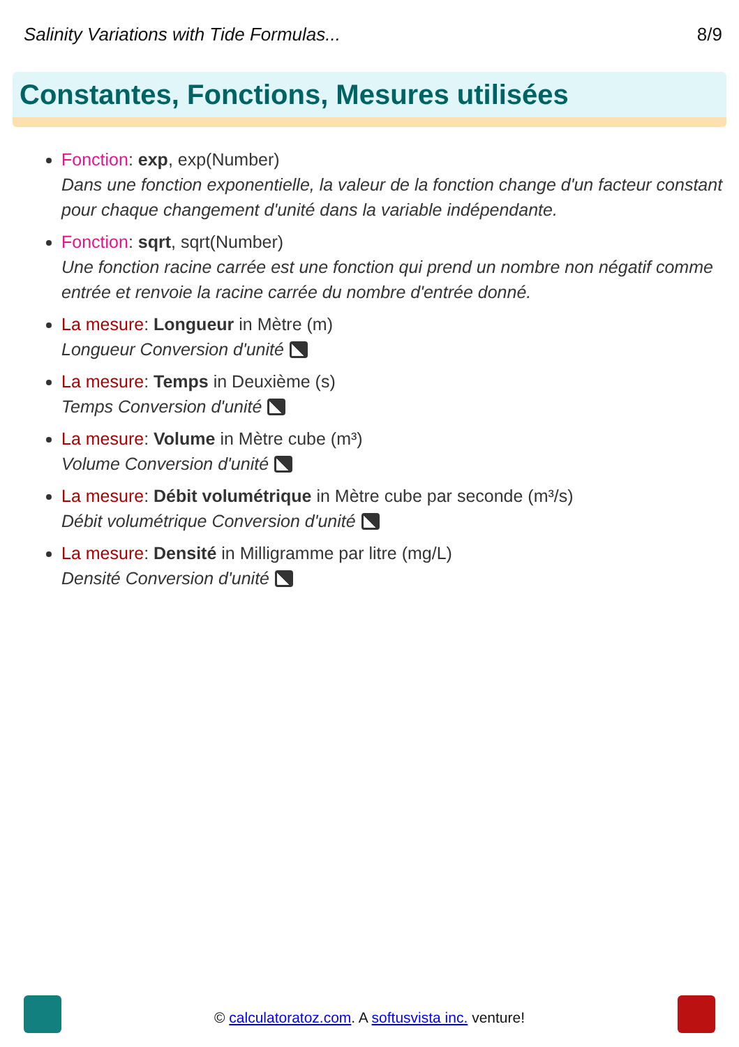Salinity Variations with Tide Formulas... 8/9
Constantes, Fonctions, Mesures utilisées
Fonction: exp, exp(Number)
Dans une fonction exponentielle, la valeur de la fonction change d'un facteur constant pour chaque changement d'unité dans la variable indépendante.
Fonction: sqrt, sqrt(Number)
Une fonction racine carrée est une fonction qui prend un nombre non négatif comme entrée et renvoie la racine carrée du nombre d'entrée donné.
La mesure: Longueur in Mètre (m)
Longueur Conversion d'unité
La mesure: Temps in Deuxième (s)
Temps Conversion d'unité
La mesure: Volume in Mètre cube (m³)
Volume Conversion d'unité
La mesure: Débit volumétrique in Mètre cube par seconde (m³/s)
Débit volumétrique Conversion d'unité
La mesure: Densité in Milligramme par litre (mg/L)
Densité Conversion d'unité
© calculatoratoz.com. A softusvista inc. venture!